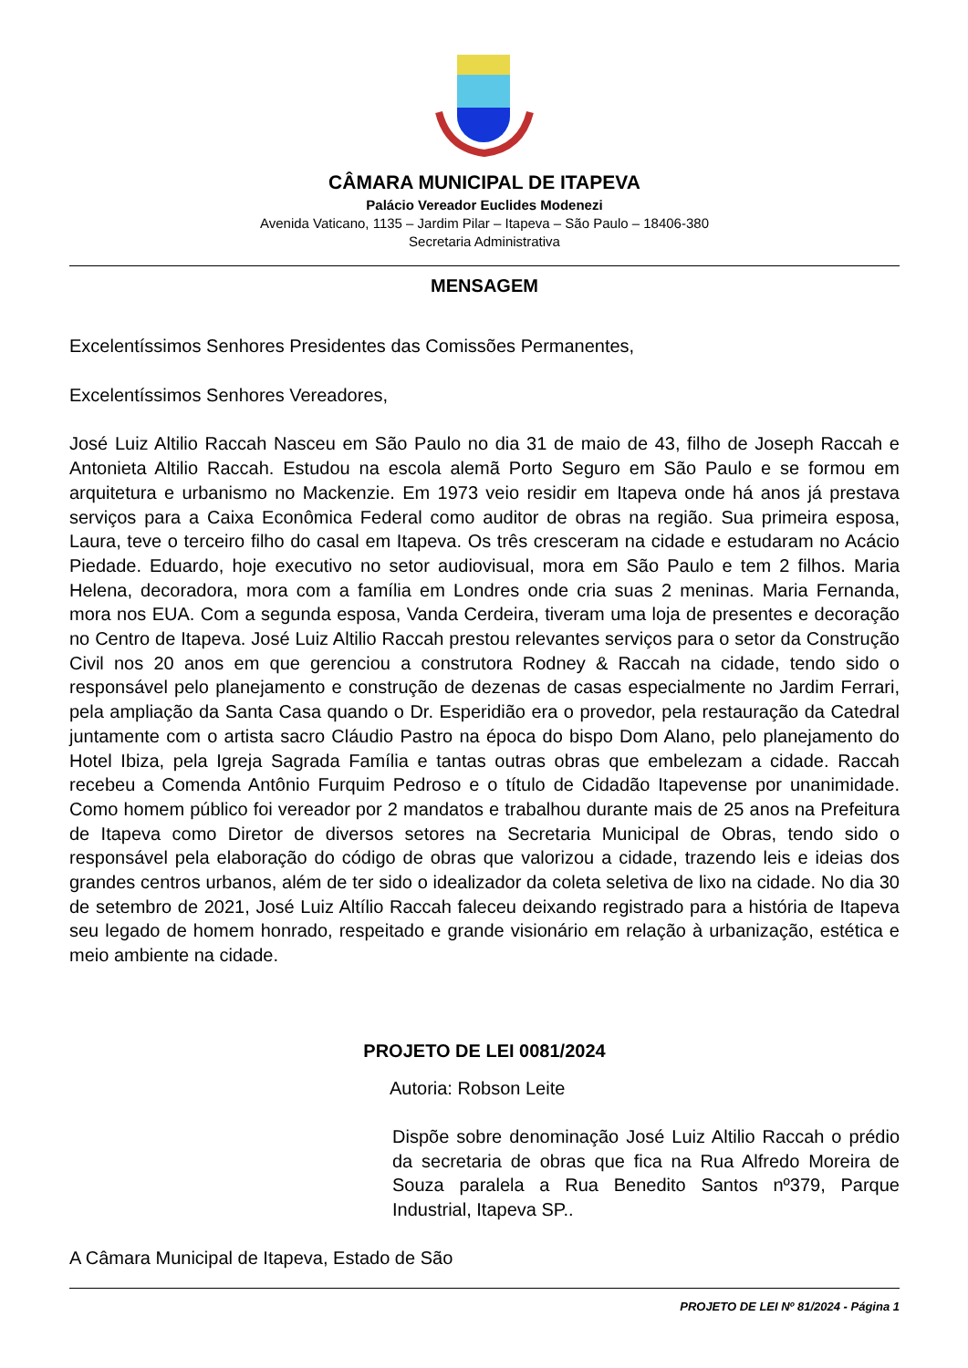CÂMARA MUNICIPAL DE ITAPEVA
Palácio Vereador Euclides Modenezi
Avenida Vaticano, 1135 – Jardim Pilar – Itapeva – São Paulo – 18406-380
Secretaria Administrativa
MENSAGEM
Excelentíssimos Senhores Presidentes das Comissões Permanentes,
Excelentíssimos Senhores Vereadores,
José Luiz Altilio Raccah Nasceu em São Paulo no dia 31 de maio de 43, filho de Joseph Raccah e Antonieta Altilio Raccah. Estudou na escola alemã Porto Seguro em São Paulo e se formou em arquitetura e urbanismo no Mackenzie. Em 1973 veio residir em Itapeva onde há anos já prestava serviços para a Caixa Econômica Federal como auditor de obras na região. Sua primeira esposa, Laura, teve o terceiro filho do casal em Itapeva. Os três cresceram na cidade e estudaram no Acácio Piedade. Eduardo, hoje executivo no setor audiovisual, mora em São Paulo e tem 2 filhos. Maria Helena, decoradora, mora com a família em Londres onde cria suas 2 meninas. Maria Fernanda, mora nos EUA. Com a segunda esposa, Vanda Cerdeira, tiveram uma loja de presentes e decoração no Centro de Itapeva. José Luiz Altilio Raccah prestou relevantes serviços para o setor da Construção Civil nos 20 anos em que gerenciou a construtora Rodney & Raccah na cidade, tendo sido o responsável pelo planejamento e construção de dezenas de casas especialmente no Jardim Ferrari, pela ampliação da Santa Casa quando o Dr. Esperidião era o provedor, pela restauração da Catedral juntamente com o artista sacro Cláudio Pastro na época do bispo Dom Alano, pelo planejamento do Hotel Ibiza, pela Igreja Sagrada Família e tantas outras obras que embelezam a cidade. Raccah recebeu a Comenda Antônio Furquim Pedroso e o título de Cidadão Itapevense por unanimidade. Como homem público foi vereador por 2 mandatos e trabalhou durante mais de 25 anos na Prefeitura de Itapeva como Diretor de diversos setores na Secretaria Municipal de Obras, tendo sido o responsável pela elaboração do código de obras que valorizou a cidade, trazendo leis e ideias dos grandes centros urbanos, além de ter sido o idealizador da coleta seletiva de lixo na cidade. No dia 30 de setembro de 2021, José Luiz Altílio Raccah faleceu deixando registrado para a história de Itapeva seu legado de homem honrado, respeitado e grande visionário em relação à urbanização, estética e meio ambiente na cidade.
PROJETO DE LEI 0081/2024
Autoria: Robson Leite
Dispõe sobre denominação José Luiz Altilio Raccah o prédio da secretaria de obras que fica na Rua Alfredo Moreira de Souza paralela a Rua Benedito Santos nº379, Parque Industrial, Itapeva SP..
A Câmara Municipal de Itapeva, Estado de São
PROJETO DE LEI Nº 81/2024 - Página 1